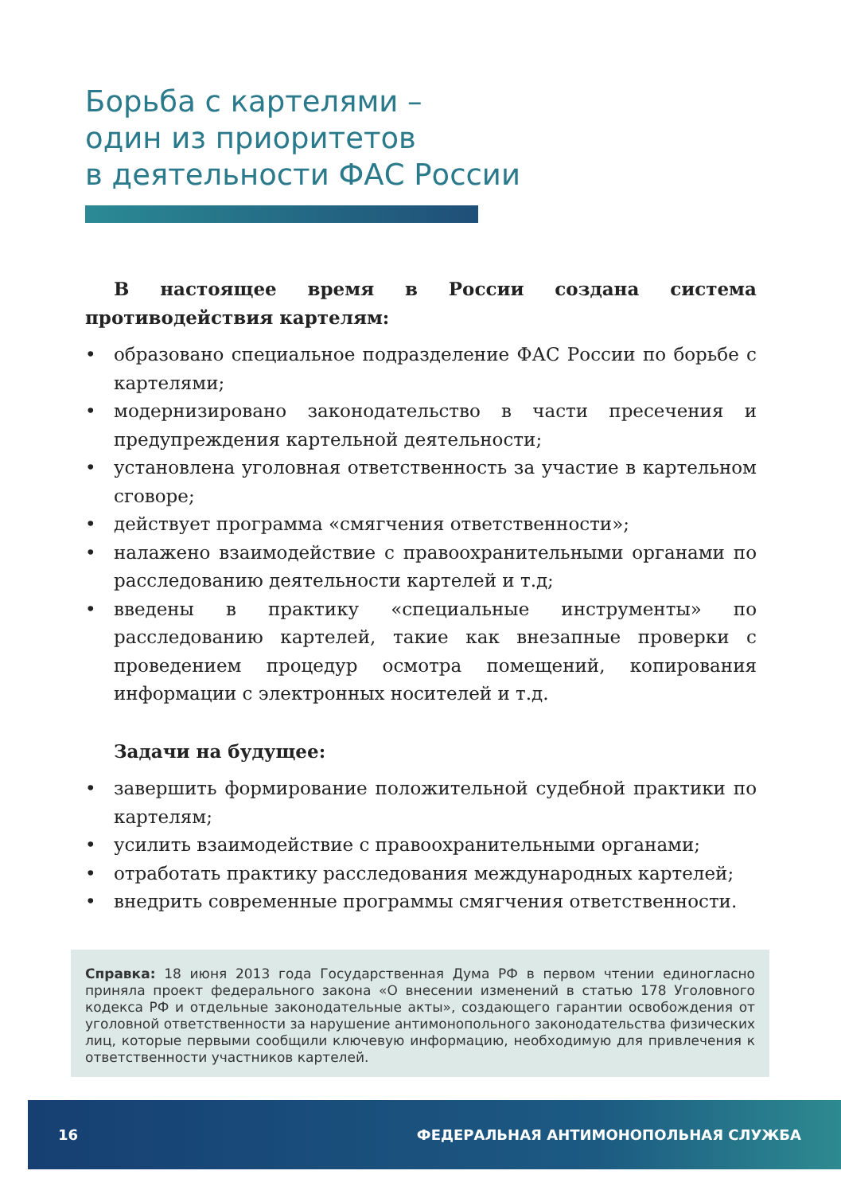Борьба с картелями –
один из приоритетов
в деятельности ФАС России
В настоящее время в России создана система противодействия картелям:
• образовано специальное подразделение ФАС России по борьбе с картелями;
• модернизировано законодательство в части пресечения и предупреждения картельной деятельности;
• установлена уголовная ответственность за участие в картельном сговоре;
• действует программа «смягчения ответственности»;
• налажено взаимодействие с правоохранительными органами по расследованию деятельности картелей и т.д;
• введены в практику «специальные инструменты» по расследованию картелей, такие как внезапные проверки с проведением процедур осмотра помещений, копирования информации с электронных носителей и т.д.
Задачи на будущее:
• завершить формирование положительной судебной практики по картелям;
• усилить взаимодействие с правоохранительными органами;
• отработать практику расследования международных картелей;
• внедрить современные программы смягчения ответственности.
Справка: 18 июня 2013 года Государственная Дума РФ в первом чтении единогласно приняла проект федерального закона «О внесении изменений в статью 178 Уголовного кодекса РФ и отдельные законодательные акты», создающего гарантии освобождения от уголовной ответственности за нарушение антимонопольного законодательства физических лиц, которые первыми сообщили ключевую информацию, необходимую для привлечения к ответственности участников картелей.
16 ФЕДЕРАЛЬНАЯ АНТИМОНОПОЛЬНАЯ СЛУЖБА